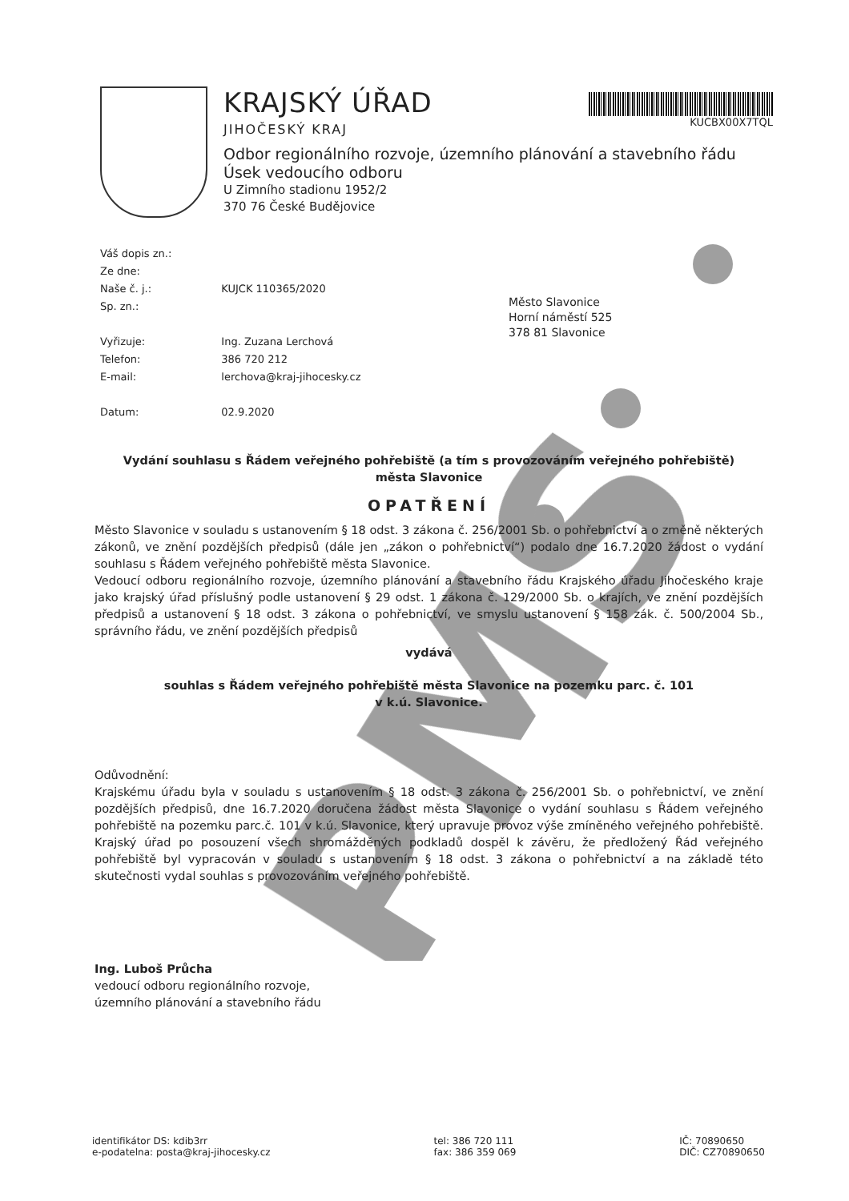PMS
KRAJSKÝ ÚŘAD
JIHOČESKÝ KRAJ
Odbor regionálního rozvoje, územního plánování a stavebního řádu
Úsek vedoucího odboru
U Zimního stadionu 1952/2
370 76 České Budějovice
KUCBX00X7TQL
| Váš dopis zn.: | |
| Ze dne: | |
| Naše č. j.: | KUJCK 110365/2020 |
| Sp. zn.: | |
| Vyřizuje: | Ing. Zuzana Lerchová |
| Telefon: | 386 720 212 |
| E-mail: | lerchova@kraj-jihocesky.cz |
| Datum: | 02.9.2020 |
Město Slavonice
Horní náměstí 525
378 81 Slavonice
Vydání souhlasu s Řádem veřejného pohřebiště (a tím s provozováním veřejného pohřebiště)
města Slavonice
OPATŘENÍ
Město Slavonice v souladu s ustanovením § 18 odst. 3 zákona č. 256/2001 Sb. o pohřebnictví a o změně některých zákonů, ve znění pozdějších předpisů (dále jen „zákon o pohřebnictví“) podalo dne 16.7.2020 žádost o vydání souhlasu s Řádem veřejného pohřebiště města Slavonice.
Vedoucí odboru regionálního rozvoje, územního plánování a stavebního řádu Krajského úřadu Jihočeského kraje jako krajský úřad příslušný podle ustanovení § 29 odst. 1 zákona č. 129/2000 Sb. o krajích, ve znění pozdějších předpisů a ustanovení § 18 odst. 3 zákona o pohřebnictví, ve smyslu ustanovení § 158 zák. č. 500/2004 Sb., správního řádu, ve znění pozdějších předpisů
vydává
souhlas s Řádem veřejného pohřebiště města Slavonice na pozemku parc. č. 101
v k.ú. Slavonice.
Odůvodnění:
Krajskému úřadu byla v souladu s ustanovením § 18 odst. 3 zákona č. 256/2001 Sb. o pohřebnictví, ve znění pozdějších předpisů, dne 16.7.2020 doručena žádost města Slavonice o vydání souhlasu s Řádem veřejného pohřebiště na pozemku parc.č. 101 v k.ú. Slavonice, který upravuje provoz výše zmíněného veřejného pohřebiště. Krajský úřad po posouzení všech shromážděných podkladů dospěl k závěru, že předložený Řád veřejného pohřebiště byl vypracován v souladu s ustanovením § 18 odst. 3 zákona o pohřebnictví a na základě této skutečnosti vydal souhlas s provozováním veřejného pohřebiště.
Ing. Luboš Průcha
vedoucí odboru regionálního rozvoje,
územního plánování a stavebního řádu
identifikátor DS: kdib3rr
e-podatelna: posta@kraj-jihocesky.cz
tel: 386 720 111
fax: 386 359 069
IČ: 70890650
DIČ: CZ70890650